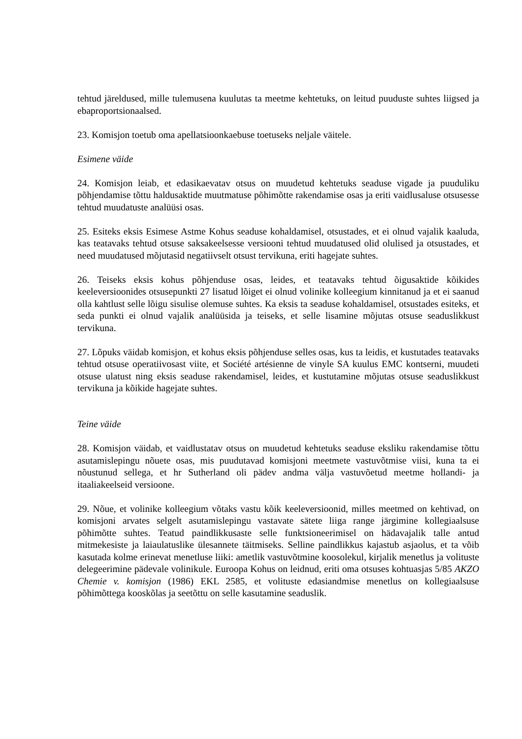tehtud järeldused, mille tulemusena kuulutas ta meetme kehtetuks, on leitud puuduste suhtes liigsed ja ebaproportsionaalsed.
23. Komisjon toetub oma apellatsioonkaebuse toetuseks neljale väitele.
Esimene väide
24. Komisjon leiab, et edasikaevatav otsus on muudetud kehtetuks seaduse vigade ja puuduliku põhjendamise tõttu haldusaktide muutmatuse põhimõtte rakendamise osas ja eriti vaidlusaluse otsusesse tehtud muudatuste analüüsi osas.
25. Esiteks eksis Esimese Astme Kohus seaduse kohaldamisel, otsustades, et ei olnud vajalik kaaluda, kas teatavaks tehtud otsuse saksakeelsesse versiooni tehtud muudatused olid olulised ja otsustades, et need muudatused mõjutasid negatiivselt otsust tervikuna, eriti hagejate suhtes.
26. Teiseks eksis kohus põhjenduse osas, leides, et teatavaks tehtud õigusaktide kõikides keeleversioonides otsusepunkti 27 lisatud lõiget ei olnud volinike kolleegium kinnitanud ja et ei saanud olla kahtlust selle lõigu sisulise olemuse suhtes. Ka eksis ta seaduse kohaldamisel, otsustades esiteks, et seda punkti ei olnud vajalik analüüsida ja teiseks, et selle lisamine mõjutas otsuse seaduslikkust tervikuna.
27. Lõpuks väidab komisjon, et kohus eksis põhjenduse selles osas, kus ta leidis, et kustutades teatavaks tehtud otsuse operatiivosast viite, et Société artésienne de vinyle SA kuulus EMC kontserni, muudeti otsuse ulatust ning eksis seaduse rakendamisel, leides, et kustutamine mõjutas otsuse seaduslikkust tervikuna ja kõikide hagejate suhtes.
Teine väide
28. Komisjon väidab, et vaidlustatav otsus on muudetud kehtetuks seaduse eksliku rakendamise tõttu asutamislepingu nõuete osas, mis puudutavad komisjoni meetmete vastuvõtmise viisi, kuna ta ei nõustunud sellega, et hr Sutherland oli pädev andma välja vastuvõetud meetme hollandi- ja itaaliakeelseid versioone.
29. Nõue, et volinike kolleegium võtaks vastu kõik keeleversioonid, milles meetmed on kehtivad, on komisjoni arvates selgelt asutamislepingu vastavate sätete liiga range järgimine kollegiaalsuse põhimõtte suhtes. Teatud paindlikkusaste selle funktsioneerimisel on hädavajalik talle antud mitmekesiste ja laiaulatuslike ülesannete täitmiseks. Selline paindlikkus kajastub asjaolus, et ta võib kasutada kolme erinevat menetluse liiki: ametlik vastuvõtmine koosolekul, kirjalik menetlus ja volituste delegeerimine pädevale volinikule. Euroopa Kohus on leidnud, eriti oma otsuses kohtuasjas 5/85 AKZO Chemie v. komisjon (1986) EKL 2585, et volituste edasiandmise menetlus on kollegiaalsuse põhimõttega kooskõlas ja seetõttu on selle kasutamine seaduslik.